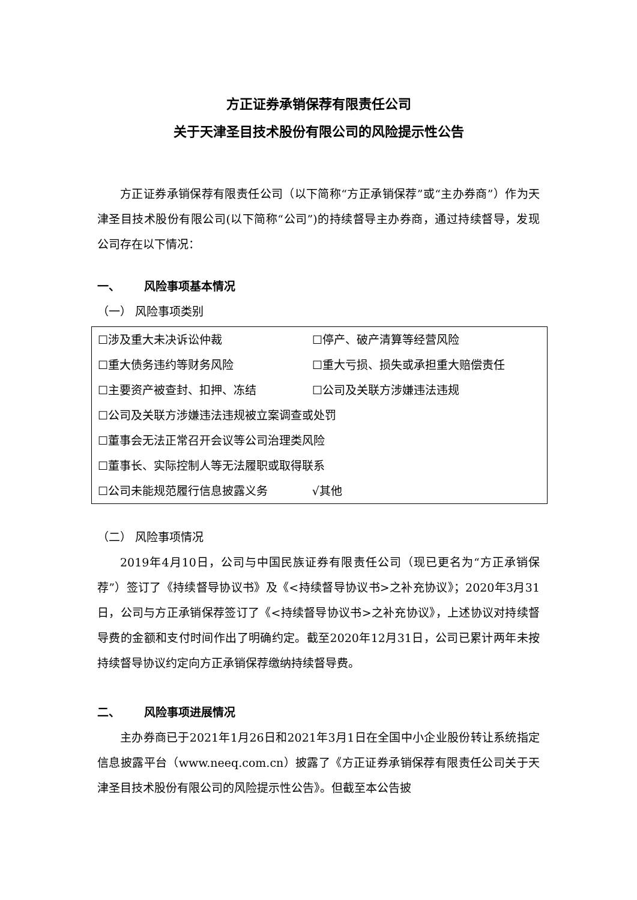方正证券承销保荐有限责任公司
关于天津圣目技术股份有限公司的风险提示性公告
方正证券承销保荐有限责任公司（以下简称“方正承销保荐”或“主办券商”）作为天津圣目技术股份有限公司(以下简称“公司”)的持续督导主办券商，通过持续督导，发现公司存在以下情况：
一、 风险事项基本情况
（一） 风险事项类别
| ☐涉及重大未决诉讼仲裁 | ☐停产、破产清算等经营风险 |
| ☐重大债务违约等财务风险 | ☐重大亏损、损失或承担重大赔偿责任 |
| ☐主要资产被查封、扣押、冻结 | ☐公司及关联方涉嫌违法违规 |
| ☐公司及关联方涉嫌违法违规被立案调查或处罚 | |
| ☐董事会无法正常召开会议等公司治理类风险 | |
| ☐董事长、实际控制人等无法履职或取得联系 | |
| ☐公司未能规范履行信息披露义务 | √其他 |
（二） 风险事项情况
2019年4月10日，公司与中国民族证券有限责任公司（现已更名为“方正承销保荐”）签订了《持续督导协议书》及《<持续督导协议书>之补充协议》；2020年3月31日，公司与方正承销保荐签订了《<持续督导协议书>之补充协议》，上述协议对持续督导费的金额和支付时间作出了明确约定。截至2020年12月31日，公司已累计两年未按持续督导协议约定向方正承销保荐缴纳持续督导费。
二、 风险事项进展情况
主办券商已于2021年1月26日和2021年3月1日在全国中小企业股份转让系统指定信息披露平台（www.neeq.com.cn）披露了《方正证券承销保荐有限责任公司关于天津圣目技术股份有限公司的风险提示性公告》。但截至本公告披